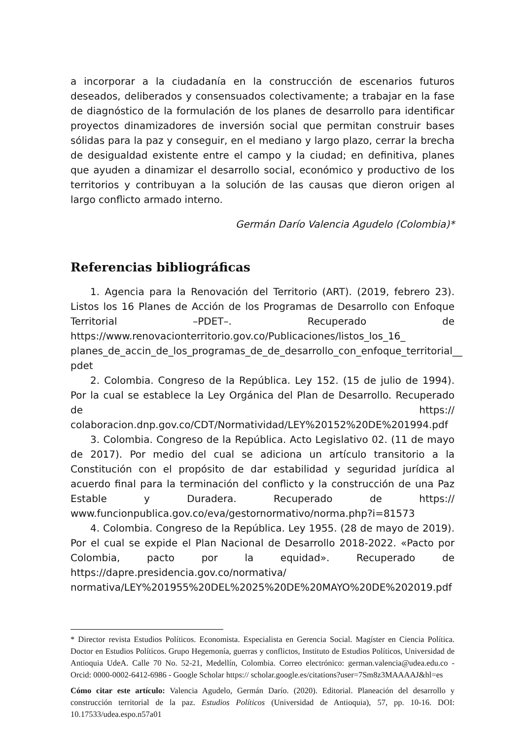a incorporar a la ciudadanía en la construcción de escenarios futuros deseados, deliberados y consensuados colectivamente; a trabajar en la fase de diagnóstico de la formulación de los planes de desarrollo para identificar proyectos dinamizadores de inversión social que permitan construir bases sólidas para la paz y conseguir, en el mediano y largo plazo, cerrar la brecha de desigualdad existente entre el campo y la ciudad; en definitiva, planes que ayuden a dinamizar el desarrollo social, económico y productivo de los territorios y contribuyan a la solución de las causas que dieron origen al largo conflicto armado interno.
Germán Darío Valencia Agudelo (Colombia)*
Referencias bibliográficas
1. Agencia para la Renovación del Territorio (ART). (2019, febrero 23). Listos los 16 Planes de Acción de los Programas de Desarrollo con Enfoque Territorial –PDET–. Recuperado de https://www.renovacionterritorio.gov.co/Publicaciones/listos_los_16_ planes_de_accin_de_los_programas_de_de_desarrollo_con_enfoque_territorial__ pdet
2. Colombia. Congreso de la República. Ley 152. (15 de julio de 1994). Por la cual se establece la Ley Orgánica del Plan de Desarrollo. Recuperado de https:// colaboracion.dnp.gov.co/CDT/Normatividad/LEY%20152%20DE%201994.pdf
3. Colombia. Congreso de la República. Acto Legislativo 02. (11 de mayo de 2017). Por medio del cual se adiciona un artículo transitorio a la Constitución con el propósito de dar estabilidad y seguridad jurídica al acuerdo final para la terminación del conflicto y la construcción de una Paz Estable y Duradera. Recuperado de https:// www.funcionpublica.gov.co/eva/gestornormativo/norma.php?i=81573
4. Colombia. Congreso de la República. Ley 1955. (28 de mayo de 2019). Por el cual se expide el Plan Nacional de Desarrollo 2018-2022. «Pacto por Colombia, pacto por la equidad». Recuperado de https://dapre.presidencia.gov.co/normativa/ normativa/LEY%201955%20DEL%2025%20DE%20MAYO%20DE%202019.pdf
* Director revista Estudios Políticos. Economista. Especialista en Gerencia Social. Magíster en Ciencia Política. Doctor en Estudios Políticos. Grupo Hegemonía, guerras y conflictos, Instituto de Estudios Políticos, Universidad de Antioquia UdeA. Calle 70 No. 52-21, Medellín, Colombia. Correo electrónico: german.valencia@udea.edu.co - Orcid: 0000-0002-6412-6986 - Google Scholar https:// scholar.google.es/citations?user=7Sm8z3MAAAAJ&hl=es
Cómo citar este artículo: Valencia Agudelo, Germán Darío. (2020). Editorial. Planeación del desarrollo y construcción territorial de la paz. Estudios Políticos (Universidad de Antioquia), 57, pp. 10-16. DOI: 10.17533/udea.espo.n57a01